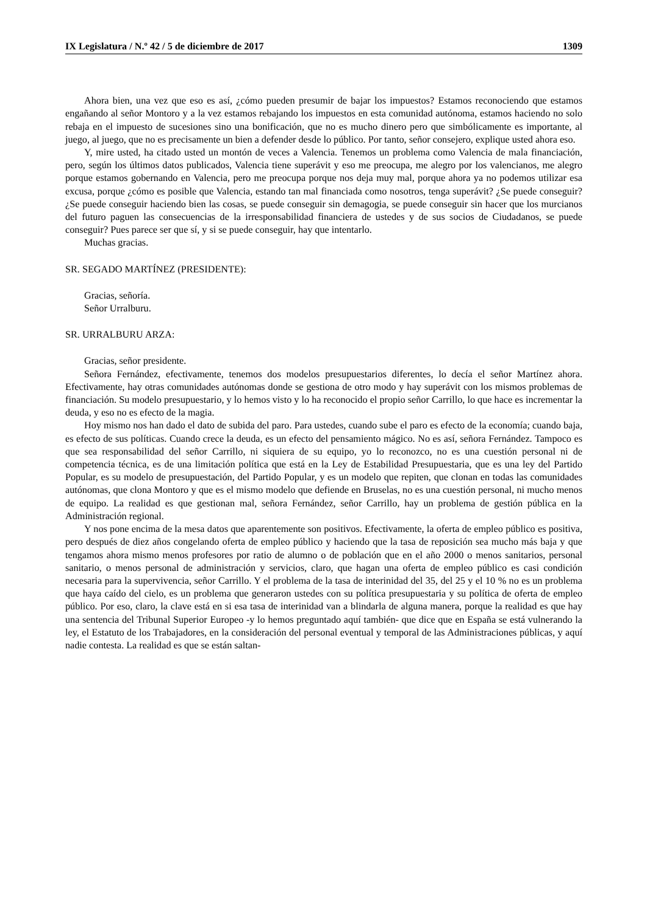IX Legislatura / N.º 42 / 5 de diciembre de 2017 1309
Ahora bien, una vez que eso es así, ¿cómo pueden presumir de bajar los impuestos? Estamos reconociendo que estamos engañando al señor Montoro y a la vez estamos rebajando los impuestos en esta comunidad autónoma, estamos haciendo no solo rebaja en el impuesto de sucesiones sino una bonificación, que no es mucho dinero pero que simbólicamente es importante, al juego, al juego, que no es precisamente un bien a defender desde lo público. Por tanto, señor consejero, explique usted ahora eso.
Y, mire usted, ha citado usted un montón de veces a Valencia. Tenemos un problema como Valencia de mala financiación, pero, según los últimos datos publicados, Valencia tiene superávit y eso me preocupa, me alegro por los valencianos, me alegro porque estamos gobernando en Valencia, pero me preocupa porque nos deja muy mal, porque ahora ya no podemos utilizar esa excusa, porque ¿cómo es posible que Valencia, estando tan mal financiada como nosotros, tenga superávit? ¿Se puede conseguir? ¿Se puede conseguir haciendo bien las cosas, se puede conseguir sin demagogia, se puede conseguir sin hacer que los murcianos del futuro paguen las consecuencias de la irresponsabilidad financiera de ustedes y de sus socios de Ciudadanos, se puede conseguir? Pues parece ser que sí, y si se puede conseguir, hay que intentarlo.
Muchas gracias.
SR. SEGADO MARTÍNEZ (PRESIDENTE):
Gracias, señoría.
Señor Urralburu.
SR. URRALBURU ARZA:
Gracias, señor presidente.
Señora Fernández, efectivamente, tenemos dos modelos presupuestarios diferentes, lo decía el señor Martínez ahora. Efectivamente, hay otras comunidades autónomas donde se gestiona de otro modo y hay superávit con los mismos problemas de financiación. Su modelo presupuestario, y lo hemos visto y lo ha reconocido el propio señor Carrillo, lo que hace es incrementar la deuda, y eso no es efecto de la magia.
Hoy mismo nos han dado el dato de subida del paro. Para ustedes, cuando sube el paro es efecto de la economía; cuando baja, es efecto de sus políticas. Cuando crece la deuda, es un efecto del pensamiento mágico. No es así, señora Fernández. Tampoco es que sea responsabilidad del señor Carrillo, ni siquiera de su equipo, yo lo reconozco, no es una cuestión personal ni de competencia técnica, es de una limitación política que está en la Ley de Estabilidad Presupuestaria, que es una ley del Partido Popular, es su modelo de presupuestación, del Partido Popular, y es un modelo que repiten, que clonan en todas las comunidades autónomas, que clona Montoro y que es el mismo modelo que defiende en Bruselas, no es una cuestión personal, ni mucho menos de equipo. La realidad es que gestionan mal, señora Fernández, señor Carrillo, hay un problema de gestión pública en la Administración regional.
Y nos pone encima de la mesa datos que aparentemente son positivos. Efectivamente, la oferta de empleo público es positiva, pero después de diez años congelando oferta de empleo público y haciendo que la tasa de reposición sea mucho más baja y que tengamos ahora mismo menos profesores por ratio de alumno o de población que en el año 2000 o menos sanitarios, personal sanitario, o menos personal de administración y servicios, claro, que hagan una oferta de empleo público es casi condición necesaria para la supervivencia, señor Carrillo. Y el problema de la tasa de interinidad del 35, del 25 y el 10 % no es un problema que haya caído del cielo, es un problema que generaron ustedes con su política presupuestaria y su política de oferta de empleo público. Por eso, claro, la clave está en si esa tasa de interinidad van a blindarla de alguna manera, porque la realidad es que hay una sentencia del Tribunal Superior Europeo -y lo hemos preguntado aquí también- que dice que en España se está vulnerando la ley, el Estatuto de los Trabajadores, en la consideración del personal eventual y temporal de las Administraciones públicas, y aquí nadie contesta. La realidad es que se están saltan-